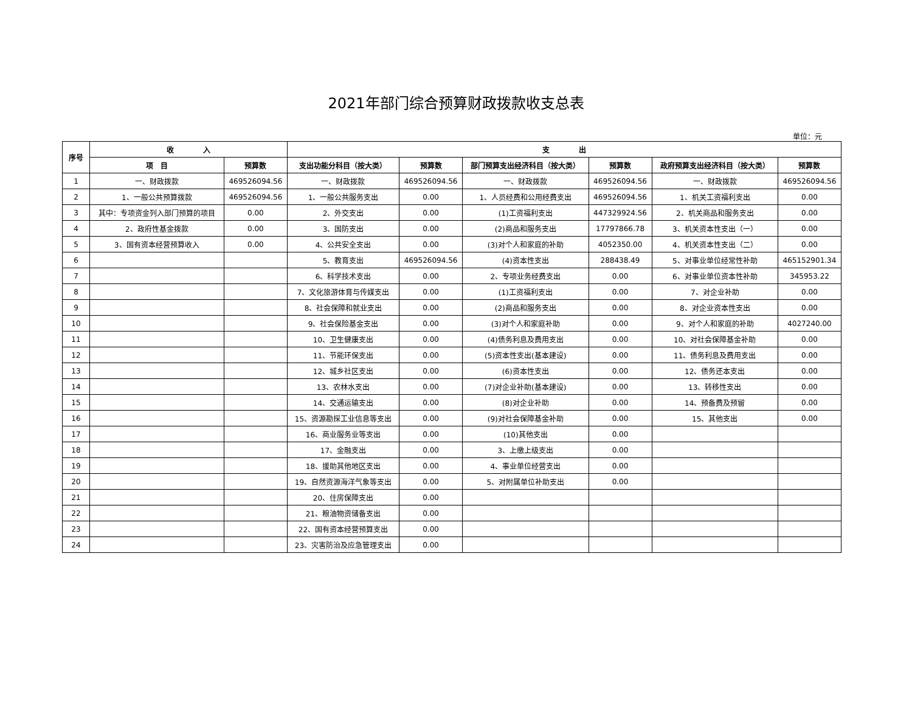2021年部门综合预算财政拨款收支总表
单位：元
| 序号 | 收 入 | | 支 出 | | | | | |
| --- | --- | --- | --- | --- | --- | --- | --- | --- |
| | 项 目 | 预算数 | 支出功能分科目（按大类） | 预算数 | 部门预算支出经济科目（按大类） | 预算数 | 政府预算支出经济科目（按大类） | 预算数 |
| 1 | 一、财政拨款 | 469526094.56 | 一、财政拨款 | 469526094.56 | 一、财政拨款 | 469526094.56 | 一、财政拨款 | 469526094.56 |
| 2 | 1、一般公共预算拨款 | 469526094.56 | 1、一般公共服务支出 | 0.00 | 1、人员经费和公用经费支出 | 469526094.56 | 1、机关工资福利支出 | 0.00 |
| 3 | 其中：专项资金列入部门预算的项目 | 0.00 | 2、外交支出 | 0.00 | (1)工资福利支出 | 447329924.56 | 2、机关商品和服务支出 | 0.00 |
| 4 | 2、政府性基金拨款 | 0.00 | 3、国防支出 | 0.00 | (2)商品和服务支出 | 17797866.78 | 3、机关资本性支出（一） | 0.00 |
| 5 | 3、国有资本经营预算收入 | 0.00 | 4、公共安全支出 | 0.00 | (3)对个人和家庭的补助 | 4052350.00 | 4、机关资本性支出（二） | 0.00 |
| 6 | | | 5、教育支出 | 469526094.56 | (4)资本性支出 | 288438.49 | 5、对事业单位经常性补助 | 465152901.34 |
| 7 | | | 6、科学技术支出 | 0.00 | 2、专项业务经费支出 | 0.00 | 6、对事业单位资本性补助 | 345953.22 |
| 8 | | | 7、文化旅游体育与传媒支出 | 0.00 | (1)工资福利支出 | 0.00 | 7、对企业补助 | 0.00 |
| 9 | | | 8、社会保障和就业支出 | 0.00 | (2)商品和服务支出 | 0.00 | 8、对企业资本性支出 | 0.00 |
| 10 | | | 9、社会保险基金支出 | 0.00 | (3)对个人和家庭补助 | 0.00 | 9、对个人和家庭的补助 | 4027240.00 |
| 11 | | | 10、卫生健康支出 | 0.00 | (4)债务利息及费用支出 | 0.00 | 10、对社会保障基金补助 | 0.00 |
| 12 | | | 11、节能环保支出 | 0.00 | (5)资本性支出(基本建设) | 0.00 | 11、债务利息及费用支出 | 0.00 |
| 13 | | | 12、城乡社区支出 | 0.00 | (6)资本性支出 | 0.00 | 12、债务还本支出 | 0.00 |
| 14 | | | 13、农林水支出 | 0.00 | (7)对企业补助(基本建设) | 0.00 | 13、转移性支出 | 0.00 |
| 15 | | | 14、交通运输支出 | 0.00 | (8)对企业补助 | 0.00 | 14、预备费及预留 | 0.00 |
| 16 | | | 15、资源勘探工业信息等支出 | 0.00 | (9)对社会保障基金补助 | 0.00 | 15、其他支出 | 0.00 |
| 17 | | | 16、商业服务业等支出 | 0.00 | (10)其他支出 | 0.00 | | |
| 18 | | | 17、金融支出 | 0.00 | 3、上缴上级支出 | 0.00 | | |
| 19 | | | 18、援助其他地区支出 | 0.00 | 4、事业单位经营支出 | 0.00 | | |
| 20 | | | 19、自然资源海洋气象等支出 | 0.00 | 5、对附属单位补助支出 | 0.00 | | |
| 21 | | | 20、住房保障支出 | 0.00 | | | | |
| 22 | | | 21、粮油物资储备支出 | 0.00 | | | | |
| 23 | | | 22、国有资本经营预算支出 | 0.00 | | | | |
| 24 | | | 23、灾害防治及应急管理支出 | 0.00 | | | | |